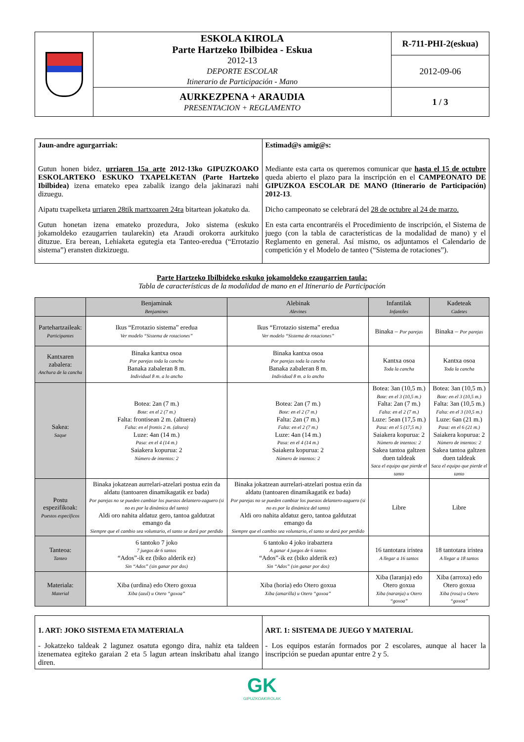| | ESKOLA KIROLA Parte Hartzeko Ibilbidea - Eskua 2012-13 DEPORTE ESCOLAR Itinerario de Participación - Mano | R-711-PHI-2(eskua) |
| | | 2012-09-06 |
| | AURKEZPENA + ARAUDIA PRESENTACION + REGLAMENTO | 1 / 3 |
| Jaun-andre agurgarriak: Gutun honen bidez, urriaren 15a arte 2012-13ko GIPUZKOAKO ESKOLARTEKO ESKUKO TXAPELKETAN (Parte Hartzeko Ibilbidea) izena emateko epea zabalik izango dela jakinarazi nahi dizuegu. Aipatu txapelketa urriaren 28tik martxoaren 24ra bitartean jokatuko da. Gutun honetan izena emateko prozedura, Joko sistema (eskuko jokamoldeko ezaugarrien taularekin) eta Araudi orokorra aurkituko dituzue. Era berean, Lehiaketa egutegia eta Tanteo-eredua (“Errotazio sistema”) eransten dizkizuegu. | Estimad@s amig@s: Mediante esta carta os queremos comunicar que hasta el 15 de octubre queda abierto el plazo para la inscripción en el CAMPEONATO DE GIPUZKOA ESCOLAR DE MANO (Itinerario de Participación) 2012-13 . Dicho campeonato se celebrará del 28 de octubre al 24 de marzo. En esta carta encontraréis el Procedimiento de inscripción, el Sistema de juego (con la tabla de características de la modalidad de mano) y el Reglamento en general. Así mismo, os adjuntamos el Calendario de competición y el Modelo de tanteo (“Sistema de rotaciones”). |
Parte Hartzeko Ibilbideko eskuko jokamoldeko ezaugarrien taula:
Tabla de características de la modalidad de mano en el Itinerario de Participación
| | Benjaminak Benjamines | Alebinak Alevines | Infantilak Infantiles | Kadeteak Cadetes |
| --- | --- | --- | --- | --- |
| Partehartzaileak: Participantes | Ikus “Errotazio sistema” eredua Ver modelo “Sistema de rotaciones” | Ikus “Errotazio sistema” eredua Ver modelo “Sistema de rotaciones” | Binaka – Por parejas | Binaka – Por parejas |
| Kantxaren zabalera: Anchura de la cancha | Binaka kantxa osoa Por parejas toda la cancha Banaka zabaleran 8 m. Individual 8 m. a lo ancho | Binaka kantxa osoa Por parejas toda la cancha Banaka zabaleran 8 m. Individual 8 m. a lo ancho | Kantxa osoa Toda la cancha | Kantxa osoa Toda la cancha |
| Sakea: Saque | Botea: 2an (7 m.) Bote: en el 2 (7 m.) Falta: frontisean 2 m. (altuera) Falta: en el frontis 2 m. (altura) Luze: 4an (14 m.) Pasa: en el 4 (14 m.) Saiakera kopurua: 2 Número de intentos: 2 | Botea: 2an (7 m.) Bote: en el 2 (7 m.) Falta: 2an (7 m.) Falta: en el 2 (7 m.) Luze: 4an (14 m.) Pasa: en el 4 (14 m.) Saiakera kopurua: 2 Número de intentos: 2 | Botea: 3an (10,5 m.) Bote: en el 3 (10,5 m.) Falta: 2an (7 m.) Falta: en el 2 (7 m.) Luze: 5ean (17,5 m.) Pasa: en el 5 (17,5 m.) Saiakera kopurua: 2 Número de intentos: 2 Sakea tantoa galtzen duen taldeak Saca el equipo que pierde el tanto | Botea: 3an (10,5 m.) Bote: en el 3 (10,5 m.) Falta: 3an (10,5 m.) Falta: en el 3 (10,5 m.) Luze: 6an (21 m.) Pasa: en el 6 (21 m.) Saiakera kopurua: 2 Número de intentos: 2 Sakea tantoa galtzen duen taldeak Saca el equipo que pierde el tanto |
| Postu espezifikoak: Puestos específicos | Binaka jokatzean aurrelari-atzelari postua ezin da aldatu (tantoaren dinamikagatik ez bada) Por parejas no se pueden cambiar los puestos delantero-zaguero (si no es por la dinámica del tanto) Aldi oro nahita aldatuz gero, tantoa galdutzat emango da Siempre que el cambio sea voluntario, el tanto se dará por perdido | Binaka jokatzean aurrelari-atzelari postua ezin da aldatu (tantoaren dinamikagatik ez bada) Por parejas no se pueden cambiar los puestos delantero-zaguero (si no es por la dinámica del tanto) Aldi oro nahita aldatuz gero, tantoa galdutzat emango da Siempre que el cambio sea voluntario, el tanto se dará por perdido | Libre | Libre |
| Tanteoa: Tanteo | 6 tantoko 7 joko 7 juegos de 6 tantos “Ados”-ik ez (biko alderik ez) Sin “Ados” (sin ganar por dos) | 6 tantoko 4 joko irabaztera A ganar 4 juegos de 6 tantos “Ados”-ik ez (biko alderik ez) Sin “Ados” (sin ganar por dos) | 16 tantotara iristea A llegar a 16 tantos | 18 tantotara iristea A llegar a 18 tantos |
| Materiala: Material | Xiba (urdina) edo Otero goxua Xiba (azul) u Otero “goxoa” | Xiba (horia) edo Otero goxua Xiba (amarilla) u Otero “goxoa” | Xiba (laranja) edo Otero goxua Xiba (naranja) u Otero “goxoa” | Xiba (arroxa) edo Otero goxua Xiba (rosa) u Otero “goxoa” |
| 1. ART: JOKO SISTEMA ETA MATERIALA - Jokatzeko taldeak 2 lagunez osatuta egongo dira, nahiz eta taldeen izenematea egiteko garaian 2 eta 5 lagun artean inskribatu ahal izango diren. | ART. 1: SISTEMA DE JUEGO Y MATERIAL - Los equipos estarán formados por 2 escolares, aunque al hacer la inscripción se puedan apuntar entre 2 y 5. |
GK
GIPUZKOAKIROLAK